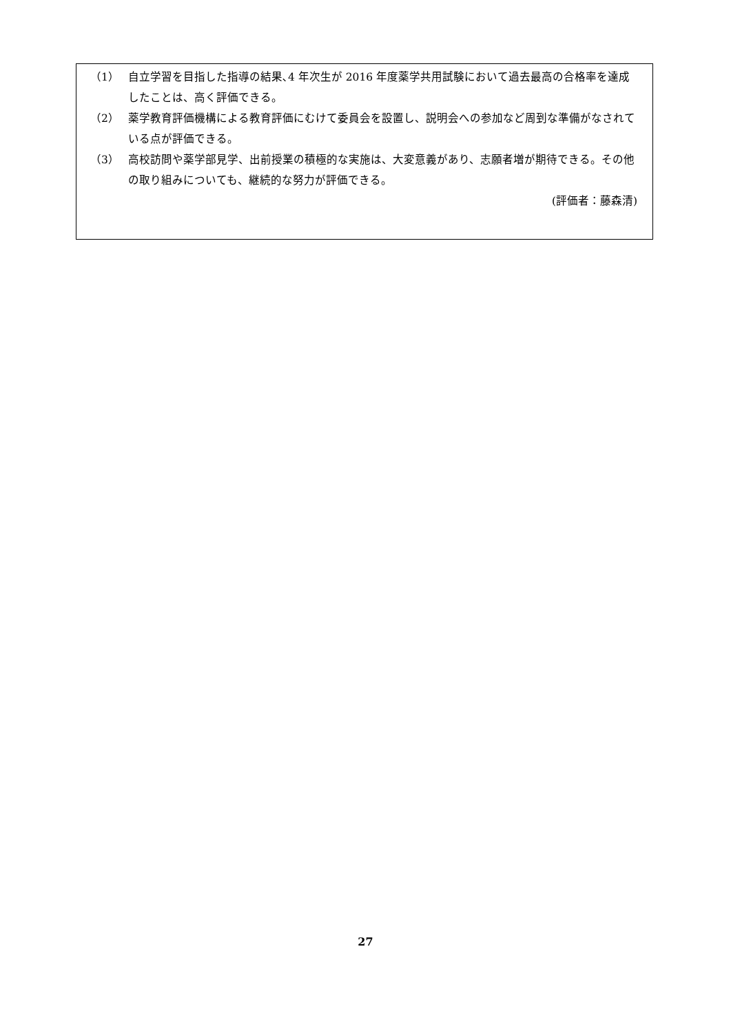（1） 自立学習を目指した指導の結果､4 年次生が 2016 年度薬学共用試験において過去最高の合格率を達成したことは、高く評価できる。
（2） 薬学教育評価機構による教育評価にむけて委員会を設置し、説明会への参加など周到な準備がなされている点が評価できる。
（3） 高校訪問や薬学部見学、出前授業の積極的な実施は、大変意義があり、志願者増が期待できる。その他の取り組みについても、継続的な努力が評価できる。
(評価者：藤森清)
27